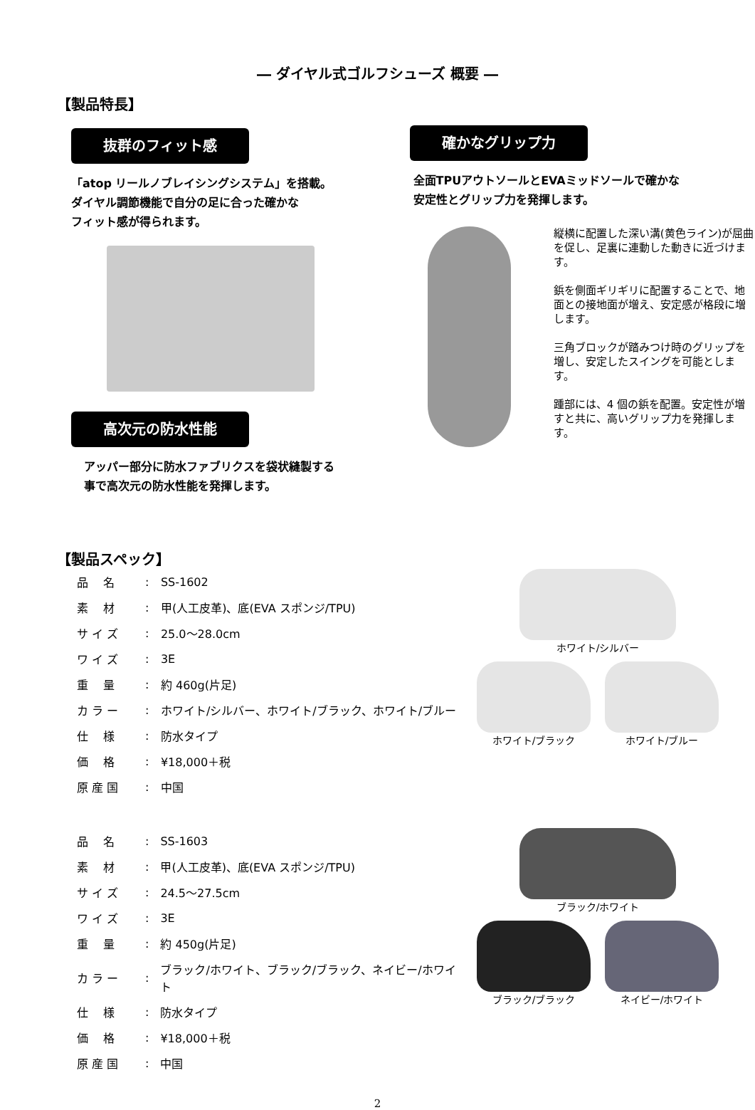― ダイヤル式ゴルフシューズ 概要 ―
【製品特長】
抜群のフィット感
「atop リールノブレイシングシステム」を搭載。
ダイヤル調節機能で自分の足に合った確かな
フィット感が得られます。
高次元の防水性能
アッパー部分に防水ファブリクスを袋状縫製する
事で高次元の防水性能を発揮します。
確かなグリップ力
全面TPUアウトソールとEVAミッドソールで確かな
安定性とグリップ力を発揮します。
縦横に配置した深い溝(黄色ライン)が屈曲を促し、足裏に連動した動きに近づけます。
鋲を側面ギリギリに配置することで、地面との接地面が増え、安定感が格段に増します。
三角ブロックが踏みつけ時のグリップを増し、安定したスイングを可能とします。
踵部には、4 個の鋲を配置。安定性が増すと共に、高いグリップ力を発揮します。
【製品スペック】
| 品 名 | : | SS-1602 |
| 素 材 | : | 甲(人工皮革)、底(EVA スポンジ/TPU) |
| サ イ ズ | : | 25.0～28.0cm |
| ワ イ ズ | : | 3E |
| 重 量 | : | 約 460g(片足) |
| カ ラ ー | : | ホワイト/シルバー、ホワイト/ブラック、ホワイト/ブルー |
| 仕 様 | : | 防水タイプ |
| 価 格 | : | ¥18,000＋税 |
| 原 産 国 | : | 中国 |
ホワイト/シルバー
ホワイト/ブラック ホワイト/ブルー
| 品 名 | : | SS-1603 |
| 素 材 | : | 甲(人工皮革)、底(EVA スポンジ/TPU) |
| サ イ ズ | : | 24.5～27.5cm |
| ワ イ ズ | : | 3E |
| 重 量 | : | 約 450g(片足) |
| カ ラ ー | : | ブラック/ホワイト、ブラック/ブラック、ネイビー/ホワイト |
| 仕 様 | : | 防水タイプ |
| 価 格 | : | ¥18,000＋税 |
| 原 産 国 | : | 中国 |
ブラック/ホワイト
ブラック/ブラック ネイビー/ホワイト
2